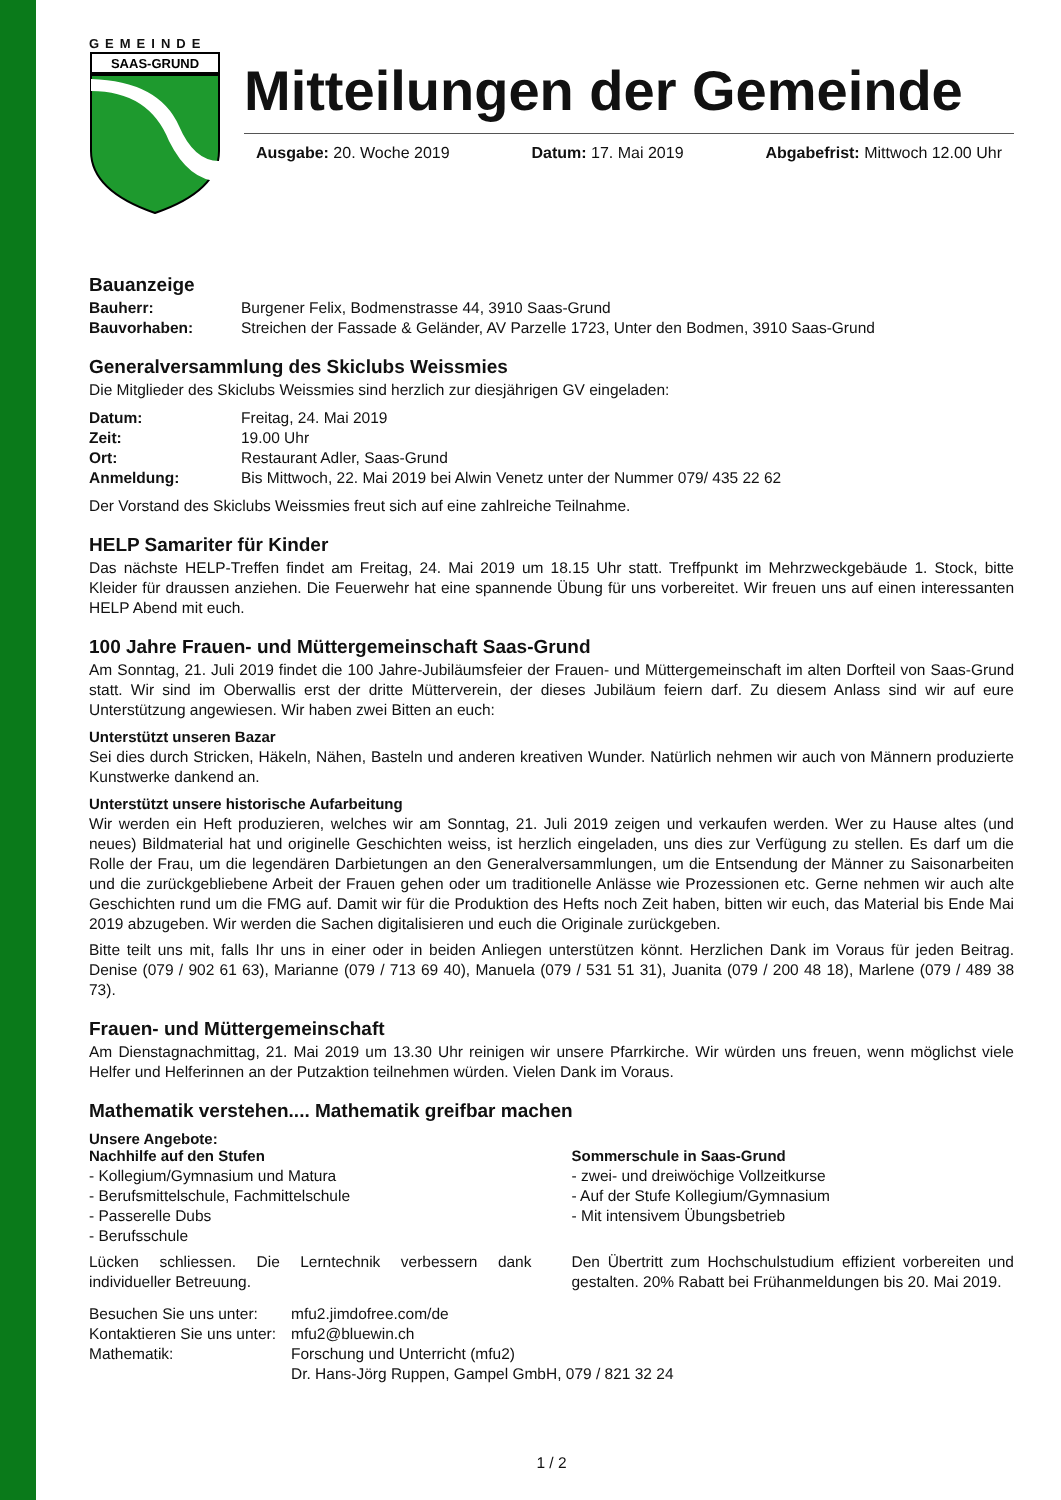GEMEINDE
SAAS-GRUND
Mitteilungen der Gemeinde
Ausgabe: 20. Woche 2019 Datum: 17. Mai 2019 Abgabefrist: Mittwoch 12.00 Uhr
Bauanzeige
| Bauherr: | Burgener Felix, Bodmenstrasse 44, 3910 Saas-Grund |
| Bauvorhaben: | Streichen der Fassade & Geländer, AV Parzelle 1723, Unter den Bodmen, 3910 Saas-Grund |
Generalversammlung des Skiclubs Weissmies
Die Mitglieder des Skiclubs Weissmies sind herzlich zur diesjährigen GV eingeladen:
| Datum: | Freitag, 24. Mai 2019 |
| Zeit: | 19.00 Uhr |
| Ort: | Restaurant Adler, Saas-Grund |
| Anmeldung: | Bis Mittwoch, 22. Mai 2019 bei Alwin Venetz unter der Nummer 079/ 435 22 62 |
Der Vorstand des Skiclubs Weissmies freut sich auf eine zahlreiche Teilnahme.
HELP Samariter für Kinder
Das nächste HELP-Treffen findet am Freitag, 24. Mai 2019 um 18.15 Uhr statt. Treffpunkt im Mehrzweckgebäude 1. Stock, bitte Kleider für draussen anziehen. Die Feuerwehr hat eine spannende Übung für uns vorbereitet. Wir freuen uns auf einen interessanten HELP Abend mit euch.
100 Jahre Frauen- und Müttergemeinschaft Saas-Grund
Am Sonntag, 21. Juli 2019 findet die 100 Jahre-Jubiläumsfeier der Frauen- und Müttergemeinschaft im alten Dorfteil von Saas-Grund statt. Wir sind im Oberwallis erst der dritte Mütterverein, der dieses Jubiläum feiern darf. Zu diesem Anlass sind wir auf eure Unterstützung angewiesen. Wir haben zwei Bitten an euch:
Unterstützt unseren Bazar
Sei dies durch Stricken, Häkeln, Nähen, Basteln und anderen kreativen Wunder. Natürlich nehmen wir auch von Männern produzierte Kunstwerke dankend an.
Unterstützt unsere historische Aufarbeitung
Wir werden ein Heft produzieren, welches wir am Sonntag, 21. Juli 2019 zeigen und verkaufen werden. Wer zu Hause altes (und neues) Bildmaterial hat und originelle Geschichten weiss, ist herzlich eingeladen, uns dies zur Verfügung zu stellen. Es darf um die Rolle der Frau, um die legendären Darbietungen an den Generalversammlungen, um die Entsendung der Männer zu Saisonarbeiten und die zurückgebliebene Arbeit der Frauen gehen oder um traditionelle Anlässe wie Prozessionen etc. Gerne nehmen wir auch alte Geschichten rund um die FMG auf. Damit wir für die Produktion des Hefts noch Zeit haben, bitten wir euch, das Material bis Ende Mai 2019 abzugeben. Wir werden die Sachen digitalisieren und euch die Originale zurückgeben.
Bitte teilt uns mit, falls Ihr uns in einer oder in beiden Anliegen unterstützen könnt. Herzlichen Dank im Voraus für jeden Beitrag. Denise (079 / 902 61 63), Marianne (079 / 713 69 40), Manuela (079 / 531 51 31), Juanita (079 / 200 48 18), Marlene (079 / 489 38 73).
Frauen- und Müttergemeinschaft
Am Dienstagnachmittag, 21. Mai 2019 um 13.30 Uhr reinigen wir unsere Pfarrkirche. Wir würden uns freuen, wenn möglichst viele Helfer und Helferinnen an der Putzaktion teilnehmen würden. Vielen Dank im Voraus.
Mathematik verstehen.... Mathematik greifbar machen
Unsere Angebote:
Nachhilfe auf den Stufen
- Kollegium/Gymnasium und Matura
- Berufsmittelschule, Fachmittelschule
- Passerelle Dubs
- Berufsschule
Lücken schliessen. Die Lerntechnik verbessern dank individueller Betreuung.
Sommerschule in Saas-Grund
- zwei- und dreiwöchige Vollzeitkurse
- Auf der Stufe Kollegium/Gymnasium
- Mit intensivem Übungsbetrieb
Den Übertritt zum Hochschulstudium effizient vorbereiten und gestalten. 20% Rabatt bei Frühanmeldungen bis 20. Mai 2019.
| Besuchen Sie uns unter: | mfu2.jimdofree.com/de |
| Kontaktieren Sie uns unter: | mfu2@bluewin.ch |
| Mathematik: | Forschung und Unterricht (mfu2) |
| | Dr. Hans-Jörg Ruppen, Gampel GmbH, 079 / 821 32 24 |
1 / 2